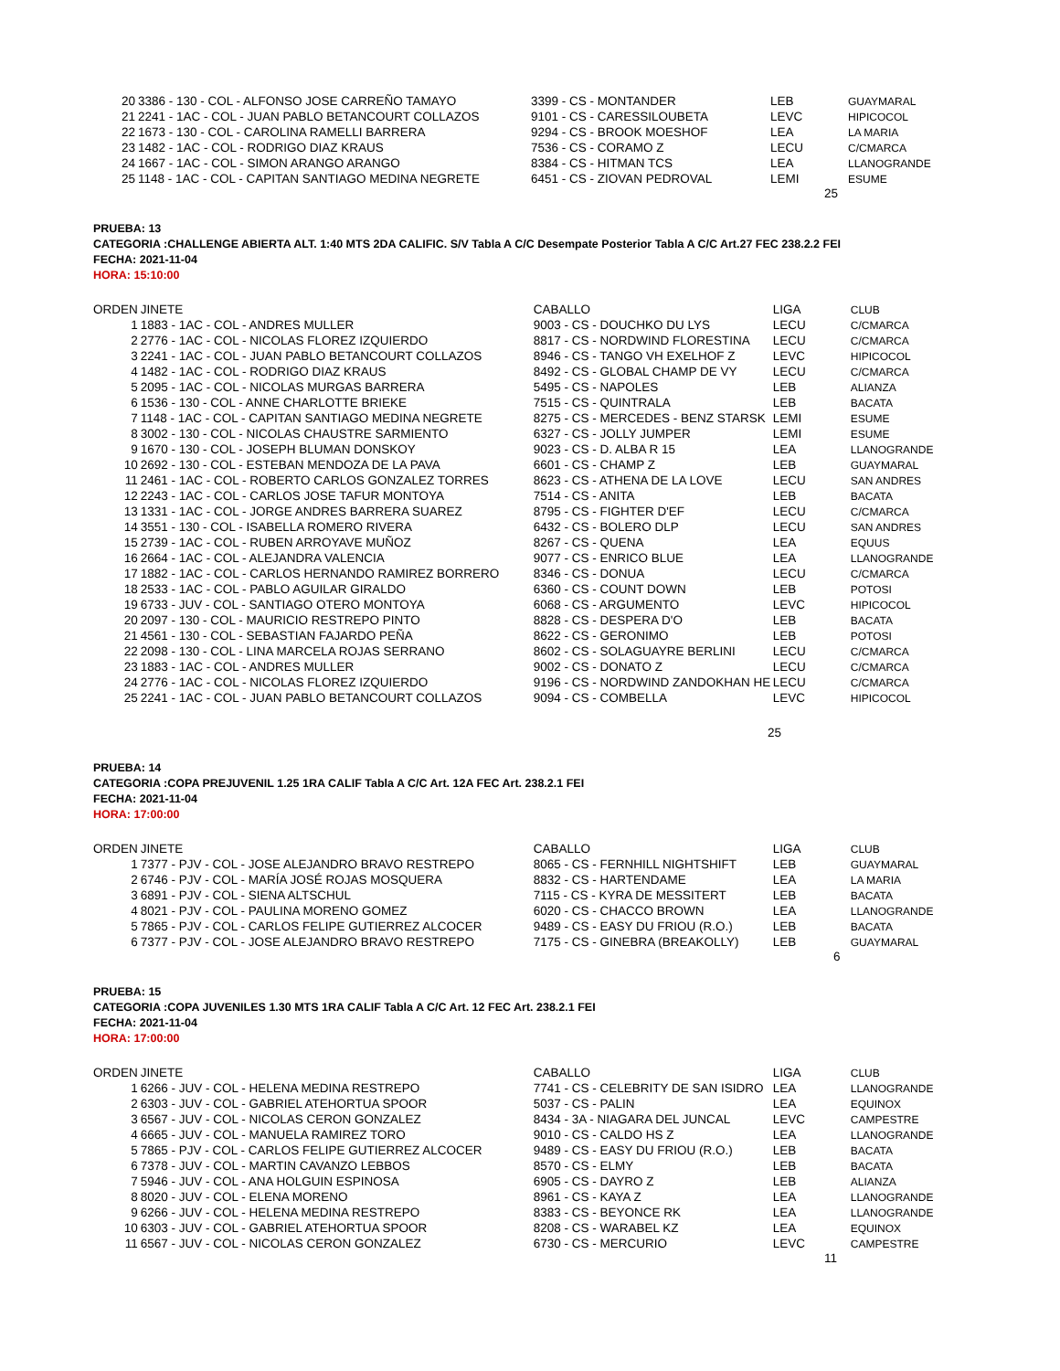| 20 | 3386 - 130 - COL - ALFONSO JOSE CARREÑO TAMAYO | 3399 - CS - MONTANDER | LEB | GUAYMARAL |
| 21 | 2241 - 1AC - COL - JUAN PABLO BETANCOURT COLLAZOS | 9101 - CS - CARESSILOUBETA | LEVC | HIPICOCOL |
| 22 | 1673 - 130 - COL - CAROLINA RAMELLI BARRERA | 9294 - CS - BROOK MOESHOF | LEA | LA MARIA |
| 23 | 1482 - 1AC - COL - RODRIGO DIAZ KRAUS | 7536 - CS - CORAMO Z | LECU | C/CMARCA |
| 24 | 1667 - 1AC - COL - SIMON ARANGO ARANGO | 8384 - CS - HITMAN TCS | LEA | LLANOGRANDE |
| 25 | 1148 - 1AC - COL - CAPITAN SANTIAGO MEDINA NEGRETE | 6451 - CS - ZIOVAN PEDROVAL | LEMI | ESUME |
25
PRUEBA: 13
CATEGORIA :CHALLENGE ABIERTA ALT. 1:40 MTS 2DA CALIFIC. S/V Tabla A C/C Desempate Posterior Tabla A C/C Art.27 FEC 238.2.2 FEI
FECHA: 2021-11-04
HORA: 15:10:00
| ORDEN | JINETE | CABALLO | LIGA | CLUB |
| --- | --- | --- | --- | --- |
| 1 | 1883 - 1AC - COL - ANDRES MULLER | 9003 - CS - DOUCHKO DU LYS | LECU | C/CMARCA |
| 2 | 2776 - 1AC - COL - NICOLAS FLOREZ IZQUIERDO | 8817 - CS - NORDWIND FLORESTINA | LECU | C/CMARCA |
| 3 | 2241 - 1AC - COL - JUAN PABLO BETANCOURT COLLAZOS | 8946 - CS - TANGO VH EXELHOF Z | LEVC | HIPICOCOL |
| 4 | 1482 - 1AC - COL - RODRIGO DIAZ KRAUS | 8492 - CS - GLOBAL CHAMP DE VY | LECU | C/CMARCA |
| 5 | 2095 - 1AC - COL - NICOLAS MURGAS BARRERA | 5495 - CS - NAPOLES | LEB | ALIANZA |
| 6 | 1536 - 130 - COL - ANNE CHARLOTTE BRIEKE | 7515 - CS - QUINTRALA | LEB | BACATA |
| 7 | 1148 - 1AC - COL - CAPITAN SANTIAGO MEDINA NEGRETE | 8275 - CS - MERCEDES - BENZ STARSK | LEMI | ESUME |
| 8 | 3002 - 130 - COL - NICOLAS CHAUSTRE SARMIENTO | 6327 - CS - JOLLY JUMPER | LEMI | ESUME |
| 9 | 1670 - 130 - COL - JOSEPH BLUMAN DONSKOY | 9023 - CS - D. ALBA R 15 | LEA | LLANOGRANDE |
| 10 | 2692 - 130 - COL - ESTEBAN MENDOZA DE LA PAVA | 6601 - CS - CHAMP Z | LEB | GUAYMARAL |
| 11 | 2461 - 1AC - COL - ROBERTO CARLOS GONZALEZ TORRES | 8623 - CS - ATHENA DE LA LOVE | LECU | SAN ANDRES |
| 12 | 2243 - 1AC - COL - CARLOS JOSE TAFUR MONTOYA | 7514 - CS - ANITA | LEB | BACATA |
| 13 | 1331 - 1AC - COL - JORGE ANDRES BARRERA SUAREZ | 8795 - CS - FIGHTER D'EF | LECU | C/CMARCA |
| 14 | 3551 - 130 - COL - ISABELLA ROMERO RIVERA | 6432 - CS - BOLERO DLP | LECU | SAN ANDRES |
| 15 | 2739 - 1AC - COL - RUBEN ARROYAVE MUÑOZ | 8267 - CS - QUENA | LEA | EQUUS |
| 16 | 2664 - 1AC - COL - ALEJANDRA VALENCIA | 9077 - CS - ENRICO BLUE | LEA | LLANOGRANDE |
| 17 | 1882 - 1AC - COL - CARLOS HERNANDO RAMIREZ BORRERO | 8346 - CS - DONUA | LECU | C/CMARCA |
| 18 | 2533 - 1AC - COL - PABLO AGUILAR GIRALDO | 6360 - CS - COUNT DOWN | LEB | POTOSI |
| 19 | 6733 - JUV - COL - SANTIAGO OTERO MONTOYA | 6068 - CS - ARGUMENTO | LEVC | HIPICOCOL |
| 20 | 2097 - 130 - COL - MAURICIO RESTREPO PINTO | 8828 - CS - DESPERA D'O | LEB | BACATA |
| 21 | 4561 - 130 - COL - SEBASTIAN FAJARDO PEÑA | 8622 - CS - GERONIMO | LEB | POTOSI |
| 22 | 2098 - 130 - COL - LINA MARCELA ROJAS SERRANO | 8602 - CS - SOLAGUAYRE BERLINI | LECU | C/CMARCA |
| 23 | 1883 - 1AC - COL - ANDRES MULLER | 9002 - CS - DONATO Z | LECU | C/CMARCA |
| 24 | 2776 - 1AC - COL - NICOLAS FLOREZ IZQUIERDO | 9196 - CS - NORDWIND ZANDOKHAN HE | LECU | C/CMARCA |
| 25 | 2241 - 1AC - COL - JUAN PABLO BETANCOURT COLLAZOS | 9094 - CS - COMBELLA | LEVC | HIPICOCOL |
25
PRUEBA: 14
CATEGORIA :COPA PREJUVENIL 1.25 1RA CALIF Tabla A C/C Art. 12A FEC Art. 238.2.1 FEI
FECHA: 2021-11-04
HORA: 17:00:00
| ORDEN | JINETE | CABALLO | LIGA | CLUB |
| --- | --- | --- | --- | --- |
| 1 | 7377 - PJV - COL - JOSE ALEJANDRO BRAVO RESTREPO | 8065 - CS - FERNHILL NIGHTSHIFT | LEB | GUAYMARAL |
| 2 | 6746 - PJV - COL - MARÍA JOSÉ ROJAS MOSQUERA | 8832 - CS - HARTENDAME | LEA | LA MARIA |
| 3 | 6891 - PJV - COL - SIENA ALTSCHUL | 7115 - CS - KYRA DE MESSITERT | LEB | BACATA |
| 4 | 8021 - PJV - COL - PAULINA MORENO GOMEZ | 6020 - CS - CHACCO BROWN | LEA | LLANOGRANDE |
| 5 | 7865 - PJV - COL - CARLOS FELIPE GUTIERREZ ALCOCER | 9489 - CS - EASY DU FRIOU (R.O.) | LEB | BACATA |
| 6 | 7377 - PJV - COL - JOSE ALEJANDRO BRAVO RESTREPO | 7175 - CS - GINEBRA (BREAKOLLY) | LEB | GUAYMARAL |
6
PRUEBA: 15
CATEGORIA :COPA JUVENILES 1.30 MTS 1RA CALIF Tabla A C/C Art. 12 FEC Art. 238.2.1 FEI
FECHA: 2021-11-04
HORA: 17:00:00
| ORDEN | JINETE | CABALLO | LIGA | CLUB |
| --- | --- | --- | --- | --- |
| 1 | 6266 - JUV - COL - HELENA MEDINA RESTREPO | 7741 - CS - CELEBRITY DE SAN ISIDRO | LEA | LLANOGRANDE |
| 2 | 6303 - JUV - COL - GABRIEL ATEHORTUA SPOOR | 5037 - CS - PALIN | LEA | EQUINOX |
| 3 | 6567 - JUV - COL - NICOLAS CERON GONZALEZ | 8434 - 3A - NIAGARA DEL JUNCAL | LEVC | CAMPESTRE |
| 4 | 6665 - JUV - COL - MANUELA RAMIREZ TORO | 9010 - CS - CALDO HS Z | LEA | LLANOGRANDE |
| 5 | 7865 - PJV - COL - CARLOS FELIPE GUTIERREZ ALCOCER | 9489 - CS - EASY DU FRIOU (R.O.) | LEB | BACATA |
| 6 | 7378 - JUV - COL - MARTIN CAVANZO LEBBOS | 8570 - CS - ELMY | LEB | BACATA |
| 7 | 5946 - JUV - COL - ANA HOLGUIN ESPINOSA | 6905 - CS - DAYRO Z | LEB | ALIANZA |
| 8 | 8020 - JUV - COL - ELENA MORENO | 8961 - CS - KAYA Z | LEA | LLANOGRANDE |
| 9 | 6266 - JUV - COL - HELENA MEDINA RESTREPO | 8383 - CS - BEYONCE RK | LEA | LLANOGRANDE |
| 10 | 6303 - JUV - COL - GABRIEL ATEHORTUA SPOOR | 8208 - CS - WARABEL KZ | LEA | EQUINOX |
| 11 | 6567 - JUV - COL - NICOLAS CERON GONZALEZ | 6730 - CS - MERCURIO | LEVC | CAMPESTRE |
11